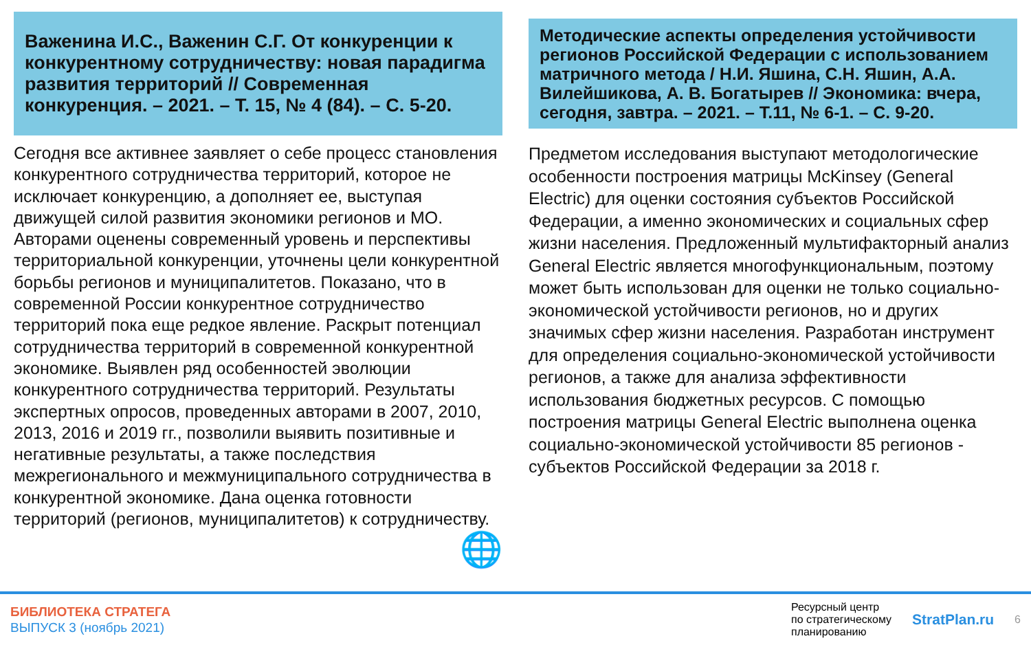Важенина И.С., Важенин С.Г. От конкуренции к конкурентному сотрудничеству: новая парадигма развития территорий // Современная конкуренция. – 2021. – Т. 15, № 4 (84). – С. 5-20.
Сегодня все активнее заявляет о себе процесс становления конкурентного сотрудничества территорий, которое не исключает конкуренцию, а дополняет ее, выступая движущей силой развития экономики регионов и МО. Авторами оценены современный уровень и перспективы территориальной конкуренции, уточнены цели конкурентной борьбы регионов и муниципалитетов. Показано, что в современной России конкурентное сотрудничество территорий пока еще редкое явление. Раскрыт потенциал сотрудничества территорий в современной конкурентной экономике. Выявлен ряд особенностей эволюции конкурентного сотрудничества территорий. Результаты экспертных опросов, проведенных авторами в 2007, 2010, 2013, 2016 и 2019 гг., позволили выявить позитивные и негативные результаты, а также последствия межрегионального и межмуниципального сотрудничества в конкурентной экономике. Дана оценка готовности территорий (регионов, муниципалитетов) к сотрудничеству.
🌐
Методические аспекты определения устойчивости регионов Российской Федерации с использованием матричного метода / Н.И. Яшина, С.Н. Яшин, А.А. Вилейшикова, А. В. Богатырев // Экономика: вчера, сегодня, завтра. – 2021. – Т.11, № 6-1. – С. 9-20.
Предметом исследования выступают методологические особенности построения матрицы McKinsey (General Electric) для оценки состояния субъектов Российской Федерации, а именно экономических и социальных сфер жизни населения. Предложенный мультифакторный анализ General Electric является многофункциональным, поэтому может быть использован для оценки не только социально-экономической устойчивости регионов, но и других значимых сфер жизни населения. Разработан инструмент для определения социально-экономической устойчивости регионов, а также для анализа эффективности использования бюджетных ресурсов. С помощью построения матрицы General Electric выполнена оценка социально-экономической устойчивости 85 регионов - субъектов Российской Федерации за 2018 г.
БИБЛИОТЕКА СТРАТЕГА
ВЫПУСК 3 (ноябрь 2021)
Ресурсный центр
по стратегическому
планированию
StratPlan.ru
6